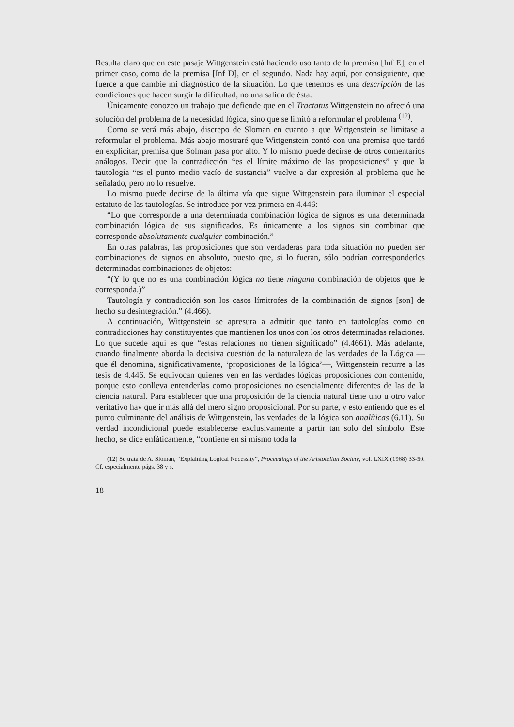Resulta claro que en este pasaje Wittgenstein está haciendo uso tanto de la premisa [Inf E], en el primer caso, como de la premisa [Inf D], en el segundo. Nada hay aquí, por consiguiente, que fuerce a que cambie mi diagnóstico de la situación. Lo que tenemos es una descripción de las condiciones que hacen surgir la dificultad, no una salida de ésta.
Únicamente conozco un trabajo que defiende que en el Tractatus Wittgenstein no ofreció una solución del problema de la necesidad lógica, sino que se limitó a reformular el problema <sup>(12)</sup>.
Como se verá más abajo, discrepo de Sloman en cuanto a que Wittgenstein se limitase a reformular el problema. Más abajo mostraré que Wittgenstein contó con una premisa que tardó en explicitar, premisa que Solman pasa por alto. Y lo mismo puede decirse de otros comentarios análogos. Decir que la contradicción “es el límite máximo de las proposiciones” y que la tautología “es el punto medio vacío de sustancia” vuelve a dar expresión al problema que he señalado, pero no lo resuelve.
Lo mismo puede decirse de la última vía que sigue Wittgenstein para iluminar el especial estatuto de las tautologías. Se introduce por vez primera en 4.446:
“Lo que corresponde a una determinada combinación lógica de signos es una determinada combinación lógica de sus significados. Es únicamente a los signos sin combinar que corresponde absolutamente cualquier combinación.”
En otras palabras, las proposiciones que son verdaderas para toda situación no pueden ser combinaciones de signos en absoluto, puesto que, si lo fueran, sólo podrían corresponderles determinadas combinaciones de objetos:
“(Y lo que no es una combinación lógica no tiene ninguna combinación de objetos que le corresponda.)”
Tautología y contradicción son los casos límitrofes de la combinación de signos [son] de hecho su desintegración.” (4.466).
A continuación, Wittgenstein se apresura a admitir que tanto en tautologías como en contradicciones hay constituyentes que mantienen los unos con los otros determinadas relaciones. Lo que sucede aquí es que “estas relaciones no tienen significado” (4.4661). Más adelante, cuando finalmente aborda la decisiva cuestión de la naturaleza de las verdades de la Lógica —que él denomina, significativamente, ‘proposiciones de la lógica’—, Wittgenstein recurre a las tesis de 4.446. Se equivocan quienes ven en las verdades lógicas proposiciones con contenido, porque esto conlleva entenderlas como proposiciones no esencialmente diferentes de las de la ciencia natural. Para establecer que una proposición de la ciencia natural tiene uno u otro valor veritativo hay que ir más allá del mero signo proposicional. Por su parte, y esto entiendo que es el punto culminante del análisis de Wittgenstein, las verdades de la lógica son analíticas (6.11). Su verdad incondicional puede establecerse exclusivamente a partir tan solo del símbolo. Este hecho, se dice enfáticamente, “contiene en sí mismo toda la
(12) Se trata de A. Sloman, “Explaining Logical Necessity”, Proceedings of the Aristotelian Society, vol. LXIX (1968) 33-50. Cf. especialmente págs. 38 y s.
18